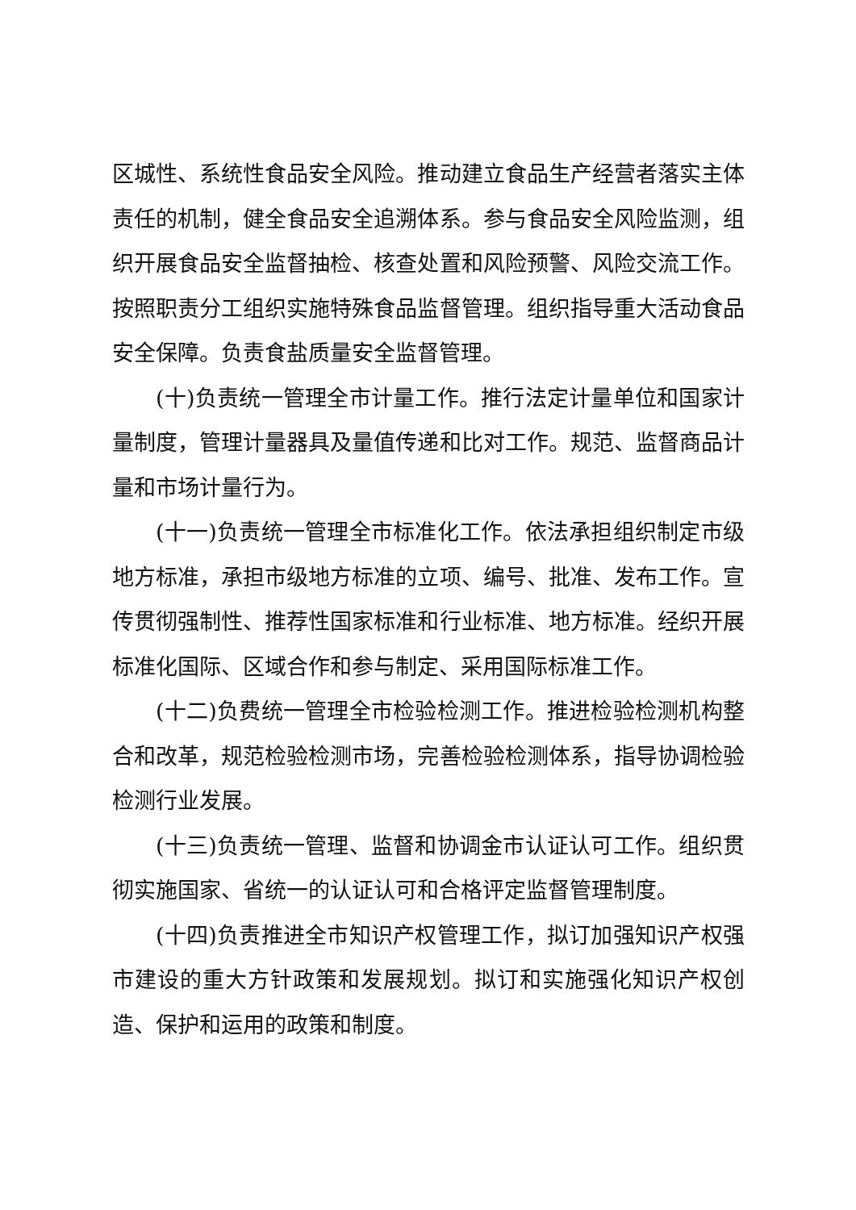区城性、系统性食品安全风险。推动建立食品生产经营者落实主体责任的机制，健全食品安全追溯体系。参与食品安全风险监测，组织开展食品安全监督抽检、核查处置和风险预警、风险交流工作。按照职责分工组织实施特殊食品监督管理。组织指导重大活动食品安全保障。负责食盐质量安全监督管理。
(十)负责统一管理全市计量工作。推行法定计量单位和国家计量制度，管理计量器具及量值传递和比对工作。规范、监督商品计量和市场计量行为。
(十一)负责统一管理全市标准化工作。依法承担组织制定市级地方标准，承担市级地方标准的立项、编号、批准、发布工作。宣传贯彻强制性、推荐性国家标准和行业标准、地方标准。经织开展标准化国际、区域合作和参与制定、采用国际标准工作。
(十二)负费统一管理全市检验检测工作。推进检验检测机构整合和改革，规范检验检测市场，完善检验检测体系，指导协调检验检测行业发展。
(十三)负责统一管理、监督和协调金市认证认可工作。组织贯彻实施国家、省统一的认证认可和合格评定监督管理制度。
(十四)负责推进全市知识产权管理工作，拟订加强知识产权强市建设的重大方针政策和发展规划。拟订和实施强化知识产权创造、保护和运用的政策和制度。